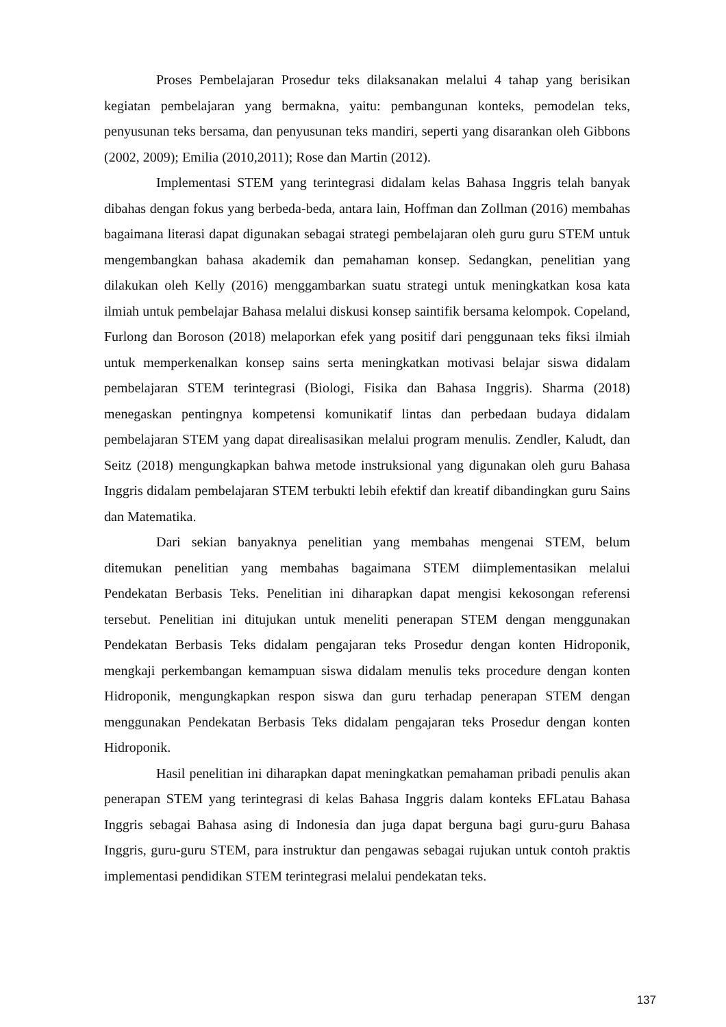Proses Pembelajaran Prosedur teks dilaksanakan melalui 4 tahap yang berisikan kegiatan pembelajaran yang bermakna, yaitu: pembangunan konteks, pemodelan teks, penyusunan teks bersama, dan penyusunan teks mandiri, seperti yang disarankan oleh Gibbons (2002, 2009); Emilia (2010,2011); Rose dan Martin (2012).
Implementasi STEM yang terintegrasi didalam kelas Bahasa Inggris telah banyak dibahas dengan fokus yang berbeda-beda, antara lain, Hoffman dan Zollman (2016) membahas bagaimana literasi dapat digunakan sebagai strategi pembelajaran oleh guru guru STEM untuk mengembangkan bahasa akademik dan pemahaman konsep. Sedangkan, penelitian yang dilakukan oleh Kelly (2016) menggambarkan suatu strategi untuk meningkatkan kosa kata ilmiah untuk pembelajar Bahasa melalui diskusi konsep saintifik bersama kelompok. Copeland, Furlong dan Boroson (2018) melaporkan efek yang positif dari penggunaan teks fiksi ilmiah untuk memperkenalkan konsep sains serta meningkatkan motivasi belajar siswa didalam pembelajaran STEM terintegrasi (Biologi, Fisika dan Bahasa Inggris). Sharma (2018) menegaskan pentingnya kompetensi komunikatif lintas dan perbedaan budaya didalam pembelajaran STEM yang dapat direalisasikan melalui program menulis. Zendler, Kaludt, dan Seitz (2018) mengungkapkan bahwa metode instruksional yang digunakan oleh guru Bahasa Inggris didalam pembelajaran STEM terbukti lebih efektif dan kreatif dibandingkan guru Sains dan Matematika.
Dari sekian banyaknya penelitian yang membahas mengenai STEM, belum ditemukan penelitian yang membahas bagaimana STEM diimplementasikan melalui Pendekatan Berbasis Teks. Penelitian ini diharapkan dapat mengisi kekosongan referensi tersebut. Penelitian ini ditujukan untuk meneliti penerapan STEM dengan menggunakan Pendekatan Berbasis Teks didalam pengajaran teks Prosedur dengan konten Hidroponik, mengkaji perkembangan kemampuan siswa didalam menulis teks procedure dengan konten Hidroponik, mengungkapkan respon siswa dan guru terhadap penerapan STEM dengan menggunakan Pendekatan Berbasis Teks didalam pengajaran teks Prosedur dengan konten Hidroponik.
Hasil penelitian ini diharapkan dapat meningkatkan pemahaman pribadi penulis akan penerapan STEM yang terintegrasi di kelas Bahasa Inggris dalam konteks EFLatau Bahasa Inggris sebagai Bahasa asing di Indonesia dan juga dapat berguna bagi guru-guru Bahasa Inggris, guru-guru STEM, para instruktur dan pengawas sebagai rujukan untuk contoh praktis implementasi pendidikan STEM terintegrasi melalui pendekatan teks.
137